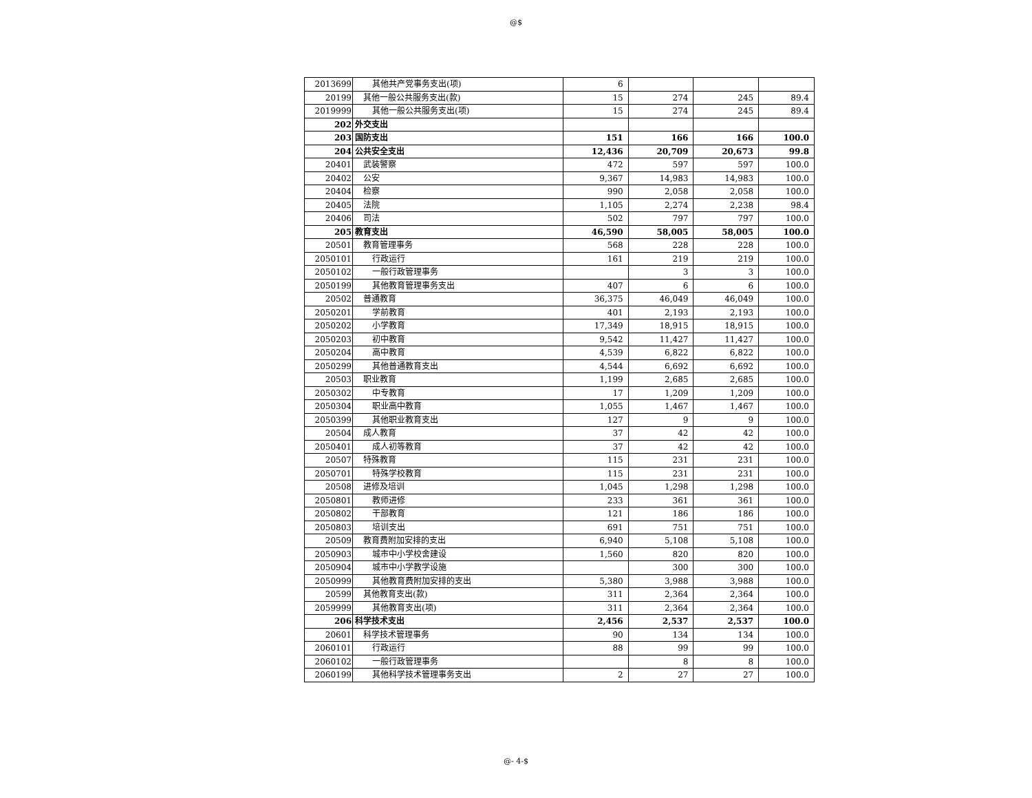@$
| 2013699 | 其他共产党事务支出(项) | 6 | | | |
| 20199 | 其他一般公共服务支出(款) | 15 | 274 | 245 | 89.4 |
| 2019999 | 其他一般公共服务支出(项) | 15 | 274 | 245 | 89.4 |
| 202 | 外交支出 | | | | |
| 203 | 国防支出 | 151 | 166 | 166 | 100.0 |
| 204 | 公共安全支出 | 12,436 | 20,709 | 20,673 | 99.8 |
| 20401 | 武装警察 | 472 | 597 | 597 | 100.0 |
| 20402 | 公安 | 9,367 | 14,983 | 14,983 | 100.0 |
| 20404 | 检察 | 990 | 2,058 | 2,058 | 100.0 |
| 20405 | 法院 | 1,105 | 2,274 | 2,238 | 98.4 |
| 20406 | 司法 | 502 | 797 | 797 | 100.0 |
| 205 | 教育支出 | 46,590 | 58,005 | 58,005 | 100.0 |
| 20501 | 教育管理事务 | 568 | 228 | 228 | 100.0 |
| 2050101 | 行政运行 | 161 | 219 | 219 | 100.0 |
| 2050102 | 一般行政管理事务 | | 3 | 3 | 100.0 |
| 2050199 | 其他教育管理事务支出 | 407 | 6 | 6 | 100.0 |
| 20502 | 普通教育 | 36,375 | 46,049 | 46,049 | 100.0 |
| 2050201 | 学前教育 | 401 | 2,193 | 2,193 | 100.0 |
| 2050202 | 小学教育 | 17,349 | 18,915 | 18,915 | 100.0 |
| 2050203 | 初中教育 | 9,542 | 11,427 | 11,427 | 100.0 |
| 2050204 | 高中教育 | 4,539 | 6,822 | 6,822 | 100.0 |
| 2050299 | 其他普通教育支出 | 4,544 | 6,692 | 6,692 | 100.0 |
| 20503 | 职业教育 | 1,199 | 2,685 | 2,685 | 100.0 |
| 2050302 | 中专教育 | 17 | 1,209 | 1,209 | 100.0 |
| 2050304 | 职业高中教育 | 1,055 | 1,467 | 1,467 | 100.0 |
| 2050399 | 其他职业教育支出 | 127 | 9 | 9 | 100.0 |
| 20504 | 成人教育 | 37 | 42 | 42 | 100.0 |
| 2050401 | 成人初等教育 | 37 | 42 | 42 | 100.0 |
| 20507 | 特殊教育 | 115 | 231 | 231 | 100.0 |
| 2050701 | 特殊学校教育 | 115 | 231 | 231 | 100.0 |
| 20508 | 进修及培训 | 1,045 | 1,298 | 1,298 | 100.0 |
| 2050801 | 教师进修 | 233 | 361 | 361 | 100.0 |
| 2050802 | 干部教育 | 121 | 186 | 186 | 100.0 |
| 2050803 | 培训支出 | 691 | 751 | 751 | 100.0 |
| 20509 | 教育费附加安排的支出 | 6,940 | 5,108 | 5,108 | 100.0 |
| 2050903 | 城市中小学校舍建设 | 1,560 | 820 | 820 | 100.0 |
| 2050904 | 城市中小学教学设施 | | 300 | 300 | 100.0 |
| 2050999 | 其他教育费附加安排的支出 | 5,380 | 3,988 | 3,988 | 100.0 |
| 20599 | 其他教育支出(款) | 311 | 2,364 | 2,364 | 100.0 |
| 2059999 | 其他教育支出(项) | 311 | 2,364 | 2,364 | 100.0 |
| 206 | 科学技术支出 | 2,456 | 2,537 | 2,537 | 100.0 |
| 20601 | 科学技术管理事务 | 90 | 134 | 134 | 100.0 |
| 2060101 | 行政运行 | 88 | 99 | 99 | 100.0 |
| 2060102 | 一般行政管理事务 | | 8 | 8 | 100.0 |
| 2060199 | 其他科学技术管理事务支出 | 2 | 27 | 27 | 100.0 |
@- 4-$